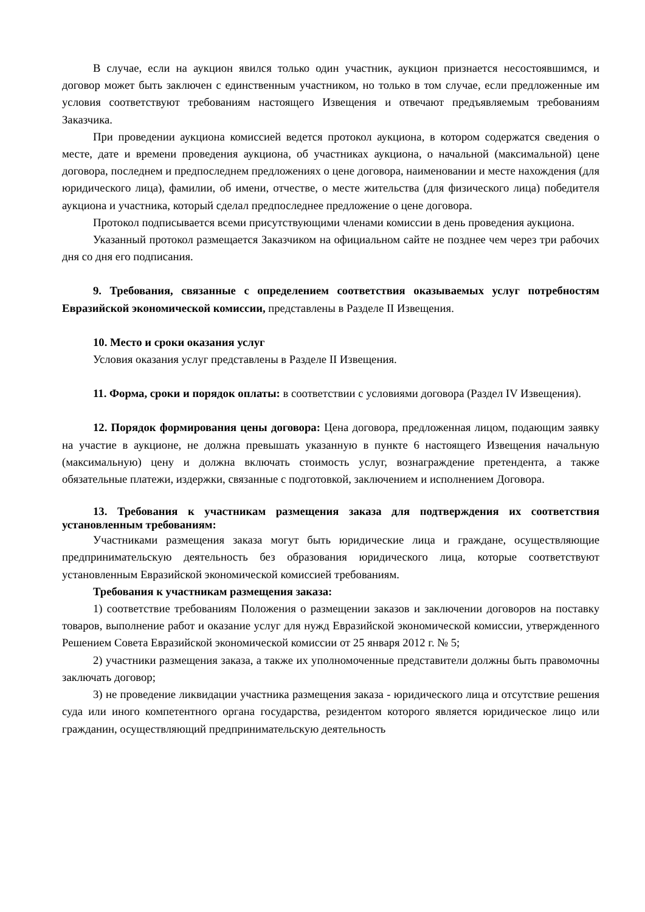В случае, если на аукцион явился только один участник, аукцион признается несостоявшимся, и договор может быть заключен с единственным участником, но только в том случае, если предложенные им условия соответствуют требованиям настоящего Извещения и отвечают предъявляемым требованиям Заказчика.
При проведении аукциона комиссией ведется протокол аукциона, в котором содержатся сведения о месте, дате и времени проведения аукциона, об участниках аукциона, о начальной (максимальной) цене договора, последнем и предпоследнем предложениях о цене договора, наименовании и месте нахождения (для юридического лица), фамилии, об имени, отчестве, о месте жительства (для физического лица) победителя аукциона и участника, который сделал предпоследнее предложение о цене договора.
Протокол подписывается всеми присутствующими членами комиссии в день проведения аукциона.
Указанный протокол размещается Заказчиком на официальном сайте не позднее чем через три рабочих дня со дня его подписания.
9. Требования, связанные с определением соответствия оказываемых услуг потребностям Евразийской экономической комиссии, представлены в Разделе II Извещения.
10. Место и сроки оказания услуг
Условия оказания услуг представлены в Разделе II Извещения.
11. Форма, сроки и порядок оплаты: в соответствии с условиями договора (Раздел IV Извещения).
12. Порядок формирования цены договора: Цена договора, предложенная лицом, подающим заявку на участие в аукционе, не должна превышать указанную в пункте 6 настоящего Извещения начальную (максимальную) цену и должна включать стоимость услуг, вознаграждение претендента, а также обязательные платежи, издержки, связанные с подготовкой, заключением и исполнением Договора.
13. Требования к участникам размещения заказа для подтверждения их соответствия установленным требованиям:
Участниками размещения заказа могут быть юридические лица и граждане, осуществляющие предпринимательскую деятельность без образования юридического лица, которые соответствуют установленным Евразийской экономической комиссией требованиям.
Требования к участникам размещения заказа:
1) соответствие требованиям Положения о размещении заказов и заключении договоров на поставку товаров, выполнение работ и оказание услуг для нужд Евразийской экономической комиссии, утвержденного Решением Совета Евразийской экономической комиссии от 25 января 2012 г. № 5;
2) участники размещения заказа, а также их уполномоченные представители должны быть правомочны заключать договор;
3) не проведение ликвидации участника размещения заказа - юридического лица и отсутствие решения суда или иного компетентного органа государства, резидентом которого является юридическое лицо или гражданин, осуществляющий предпринимательскую деятельность